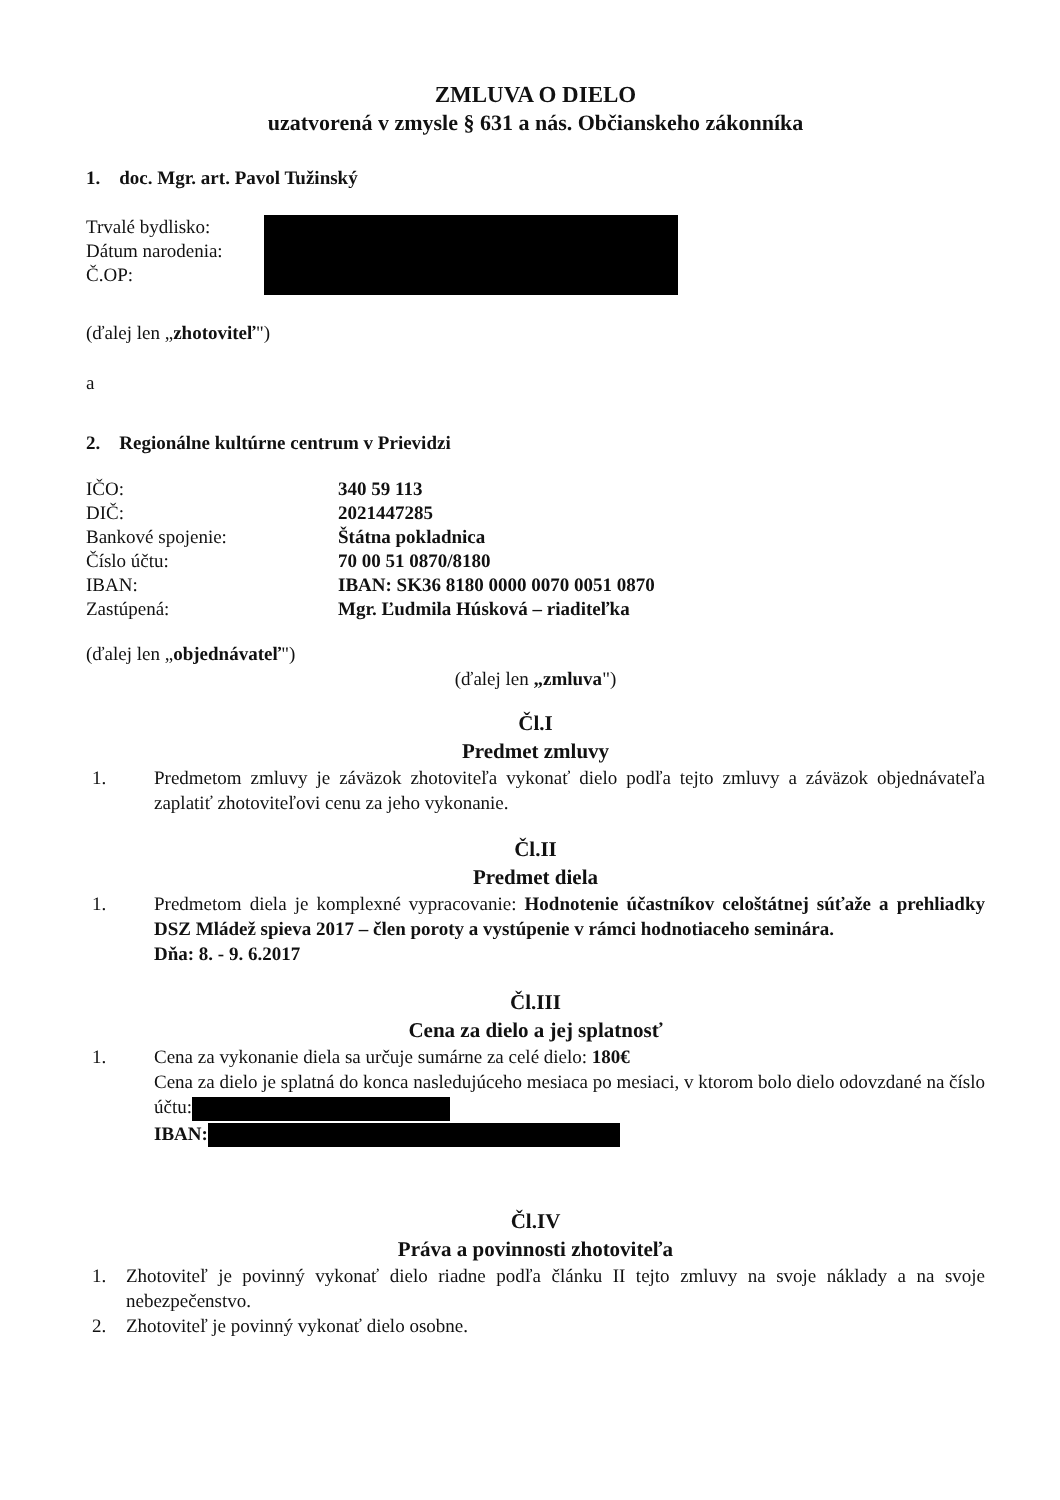ZMLUVA O DIELO
uzatvorená v zmysle § 631 a nás. Občianskeho zákonníka
1. doc. Mgr. art. Pavol Tužinský
Trvalé bydlisko:
Dátum narodenia:
Č.OP:
(ďalej len „zhotoviteľ")
a
2. Regionálne kultúrne centrum v Prievidzi
IČO: 340 59 113
DIČ: 2021447285
Bankové spojenie: Štátna pokladnica
Číslo účtu: 70 00 51 0870/8180
IBAN: IBAN: SK36 8180 0000 0070 0051 0870
Zastúpená: Mgr. Ľudmila Húsková – riaditeľka
(ďalej len „objednávateľ")
(ďalej len „zmluva")
Čl.I
Predmet zmluvy
1. Predmetom zmluvy je záväzok zhotoviteľa vykonať dielo podľa tejto zmluvy a záväzok objednávateľa zaplatiť zhotoviteľovi cenu za jeho vykonanie.
Čl.II
Predmet diela
1. Predmetom diela je komplexné vypracovanie: Hodnotenie účastníkov celoštátnej súťaže a prehliadky DSZ Mládež spieva 2017 – člen poroty a vystúpenie v rámci hodnotiaceho seminára.
Dňa: 8. - 9. 6.2017
Čl.III
Cena za dielo a jej splatnosť
1. Cena za vykonanie diela sa určuje sumárne za celé dielo: 180€
Cena za dielo je splatná do konca nasledujúceho mesiaca po mesiaci, v ktorom bolo dielo odovzdané na číslo účtu:
IBAN:
Čl.IV
Práva a povinnosti zhotoviteľa
1. Zhotoviteľ je povinný vykonať dielo riadne podľa článku II tejto zmluvy na svoje náklady a na svoje nebezpečenstvo.
2. Zhotoviteľ je povinný vykonať dielo osobne.